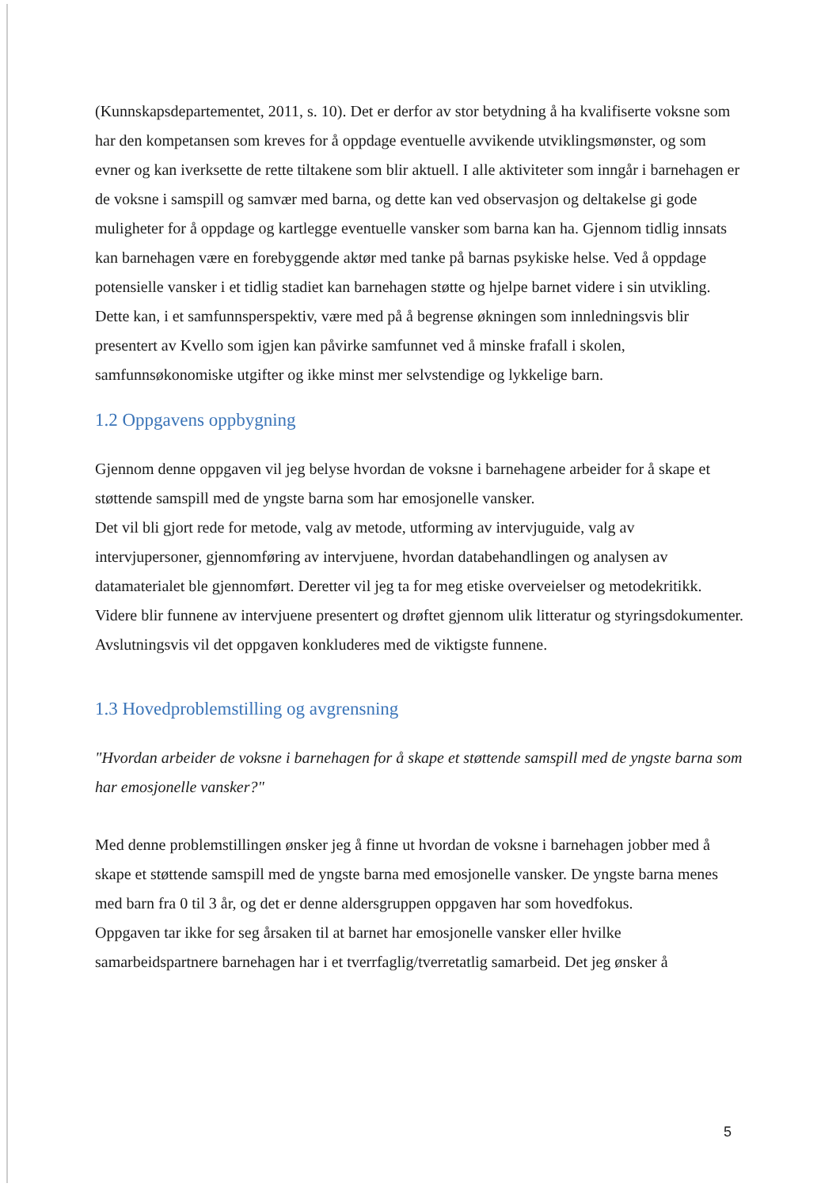(Kunnskapsdepartementet, 2011, s. 10). Det er derfor av stor betydning å ha kvalifiserte voksne som har den kompetansen som kreves for å oppdage eventuelle avvikende utviklingsmønster, og som evner og kan iverksette de rette tiltakene som blir aktuell. I alle aktiviteter som inngår i barnehagen er de voksne i samspill og samvær med barna, og dette kan ved observasjon og deltakelse gi gode muligheter for å oppdage og kartlegge eventuelle vansker som barna kan ha. Gjennom tidlig innsats kan barnehagen være en forebyggende aktør med tanke på barnas psykiske helse. Ved å oppdage potensielle vansker i et tidlig stadiet kan barnehagen støtte og hjelpe barnet videre i sin utvikling. Dette kan, i et samfunnsperspektiv, være med på å begrense økningen som innledningsvis blir presentert av Kvello som igjen kan påvirke samfunnet ved å minske frafall i skolen, samfunnsøkonomiske utgifter og ikke minst mer selvstendige og lykkelige barn.
1.2 Oppgavens oppbygning
Gjennom denne oppgaven vil jeg belyse hvordan de voksne i barnehagene arbeider for å skape et støttende samspill med de yngste barna som har emosjonelle vansker.
Det vil bli gjort rede for metode, valg av metode, utforming av intervjuguide, valg av intervjupersoner, gjennomføring av intervjuene, hvordan databehandlingen og analysen av datamaterialet ble gjennomført. Deretter vil jeg ta for meg etiske overveielser og metodekritikk. Videre blir funnene av intervjuene presentert og drøftet gjennom ulik litteratur og styringsdokumenter. Avslutningsvis vil det oppgaven konkluderes med de viktigste funnene.
1.3 Hovedproblemstilling og avgrensning
"Hvordan arbeider de voksne i barnehagen for å skape et støttende samspill med de yngste barna som har emosjonelle vansker?"
Med denne problemstillingen ønsker jeg å finne ut hvordan de voksne i barnehagen jobber med å skape et støttende samspill med de yngste barna med emosjonelle vansker. De yngste barna menes med barn fra 0 til 3 år, og det er denne aldersgruppen oppgaven har som hovedfokus.
Oppgaven tar ikke for seg årsaken til at barnet har emosjonelle vansker eller hvilke samarbeidspartnere barnehagen har i et tverrfaglig/tverretatlig samarbeid. Det jeg ønsker å
5